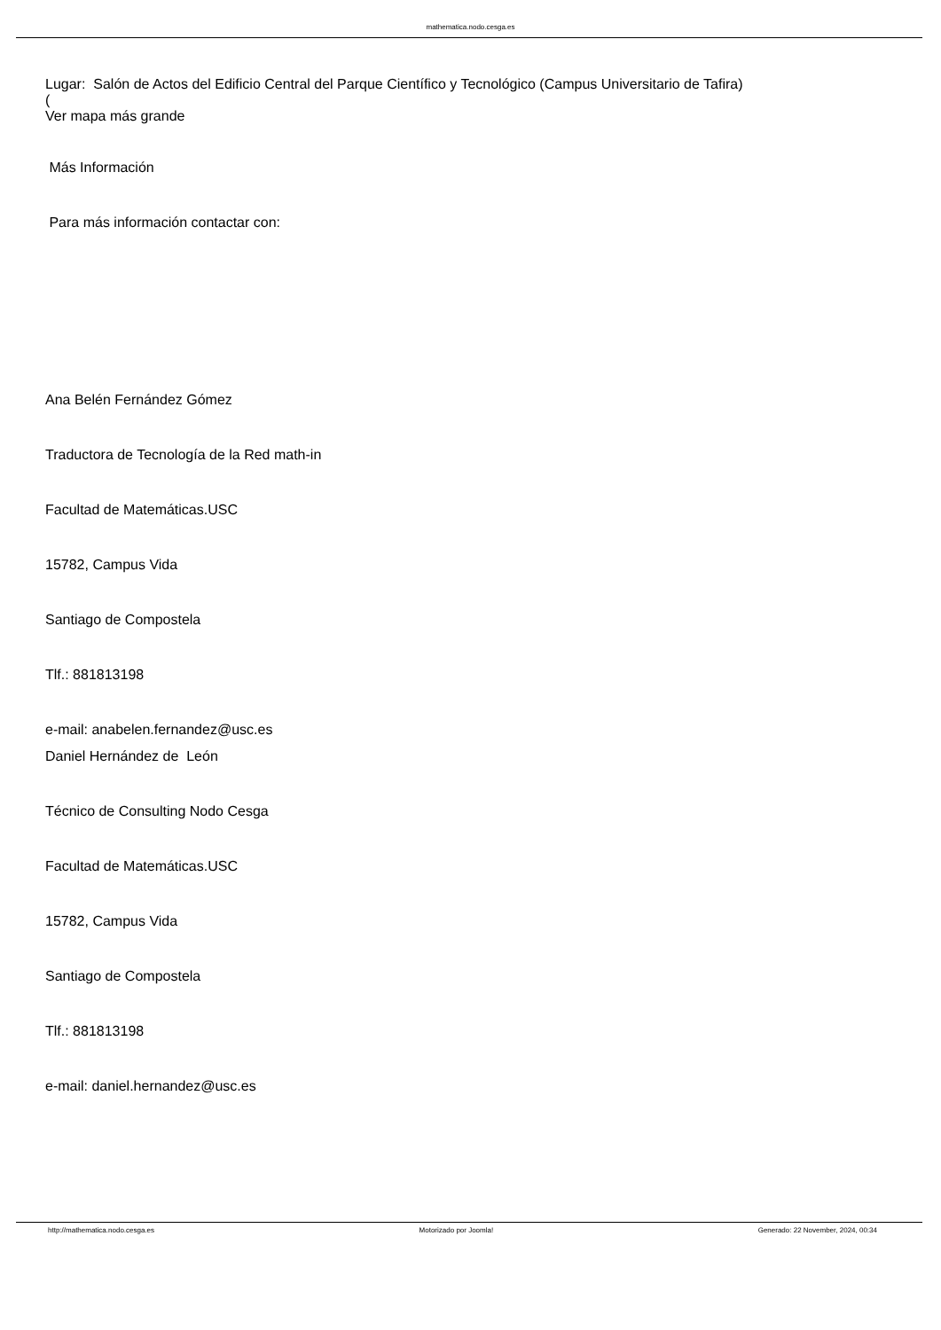mathematica.nodo.cesga.es
Lugar: Salón de Actos del Edificio Central del Parque Científico y Tecnológico (Campus Universitario de Tafira)
(
Ver mapa más grande
Más Información
Para más información contactar con:
Ana Belén Fernández Gómez
Traductora de Tecnología de la Red math-in
Facultad de Matemáticas.USC
15782, Campus Vida
Santiago de Compostela
Tlf.: 881813198
e-mail: anabelen.fernandez@usc.es
Daniel Hernández de León
Técnico de Consulting Nodo Cesga
Facultad de Matemáticas.USC
15782, Campus Vida
Santiago de Compostela
Tlf.: 881813198
e-mail: daniel.hernandez@usc.es
http://mathematica.nodo.cesga.es Motorizado por Joomla! Generado: 22 November, 2024, 00:34